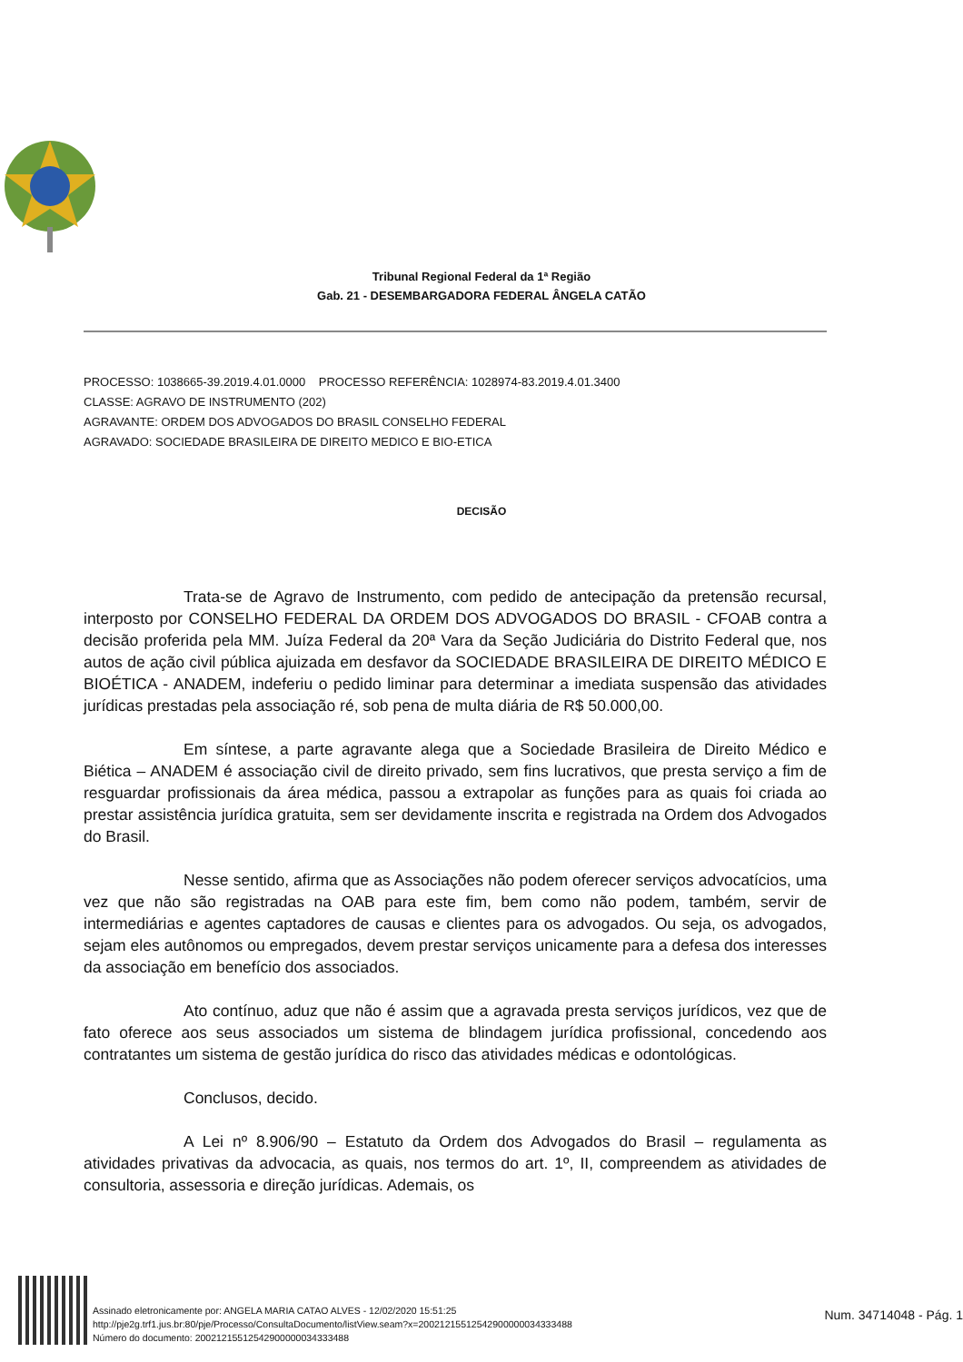Tribunal Regional Federal da 1ª Região
Gab. 21 - DESEMBARGADORA FEDERAL ÂNGELA CATÃO
PROCESSO: 1038665-39.2019.4.01.0000 PROCESSO REFERÊNCIA: 1028974-83.2019.4.01.3400
CLASSE: AGRAVO DE INSTRUMENTO (202)
AGRAVANTE: ORDEM DOS ADVOGADOS DO BRASIL CONSELHO FEDERAL
AGRAVADO: SOCIEDADE BRASILEIRA DE DIREITO MEDICO E BIO-ETICA
DECISÃO
Trata-se de Agravo de Instrumento, com pedido de antecipação da pretensão recursal, interposto por CONSELHO FEDERAL DA ORDEM DOS ADVOGADOS DO BRASIL - CFOAB contra a decisão proferida pela MM. Juíza Federal da 20ª Vara da Seção Judiciária do Distrito Federal que, nos autos de ação civil pública ajuizada em desfavor da SOCIEDADE BRASILEIRA DE DIREITO MÉDICO E BIOÉTICA - ANADEM, indeferiu o pedido liminar para determinar a imediata suspensão das atividades jurídicas prestadas pela associação ré, sob pena de multa diária de R$ 50.000,00.
Em síntese, a parte agravante alega que a Sociedade Brasileira de Direito Médico e Biética – ANADEM é associação civil de direito privado, sem fins lucrativos, que presta serviço a fim de resguardar profissionais da área médica, passou a extrapolar as funções para as quais foi criada ao prestar assistência jurídica gratuita, sem ser devidamente inscrita e registrada na Ordem dos Advogados do Brasil.
Nesse sentido, afirma que as Associações não podem oferecer serviços advocatícios, uma vez que não são registradas na OAB para este fim, bem como não podem, também, servir de intermediárias e agentes captadores de causas e clientes para os advogados. Ou seja, os advogados, sejam eles autônomos ou empregados, devem prestar serviços unicamente para a defesa dos interesses da associação em benefício dos associados.
Ato contínuo, aduz que não é assim que a agravada presta serviços jurídicos, vez que de fato oferece aos seus associados um sistema de blindagem jurídica profissional, concedendo aos contratantes um sistema de gestão jurídica do risco das atividades médicas e odontológicas.
Conclusos, decido.
A Lei nº 8.906/90 – Estatuto da Ordem dos Advogados do Brasil – regulamenta as atividades privativas da advocacia, as quais, nos termos do art. 1º, II, compreendem as atividades de consultoria, assessoria e direção jurídicas. Ademais, os
Assinado eletronicamente por: ANGELA MARIA CATAO ALVES - 12/02/2020 15:51:25
http://pje2g.trf1.jus.br:80/pje/Processo/ConsultaDocumento/listView.seam?x=20021215512542900000034333488
Número do documento: 20021215512542900000034333488
Num. 34714048 - Pág. 1